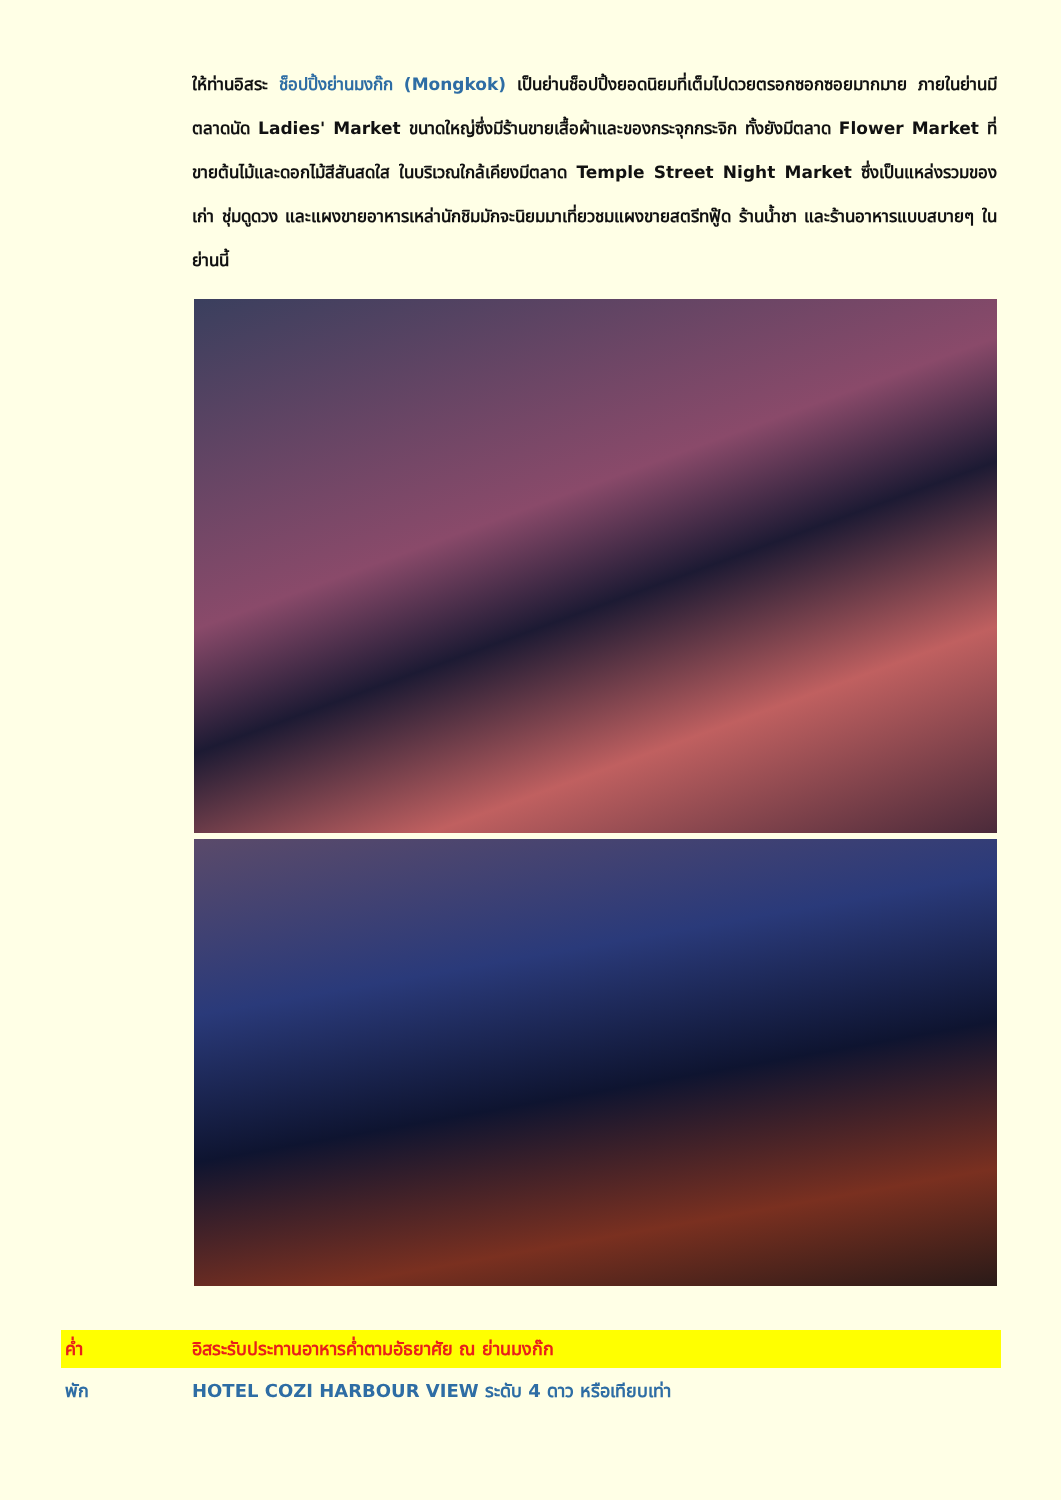ให้ท่านอิสระ ช็อปปิ้งย่านมงก๊ก (Mongkok) เป็นย่านช็อปปิ้งยอดนิยมที่เต็มไปดวยตรอกซอกซอยมากมาย ภายในย่านมีตลาดนัด Ladies' Market ขนาดใหญ่ซึ่งมีร้านขายเสื้อผ้าและของกระจุกกระจิก ทั้งยังมีตลาด Flower Market ที่ขายต้นไม้และดอกไม้สีสันสดใส ในบริเวณใกล้เคียงมีตลาด Temple Street Night Market ซึ่งเป็นแหล่งรวมของเก่า ชุ่มดูดวง และแผงขายอาหารเหล่านักชิมมักจะนิยมมาเที่ยวชมแผงขายสตรีทฟู๊ด ร้านน้ำชา และร้านอาหารแบบสบายๆ ในย่านนี้
ค่ำ
อิสระรับประทานอาหารค่ำตามอัธยาศัย ณ ย่านมงก๊ก
พัก
HOTEL COZI HARBOUR VIEW ระดับ 4 ดาว หรือเทียบเท่า